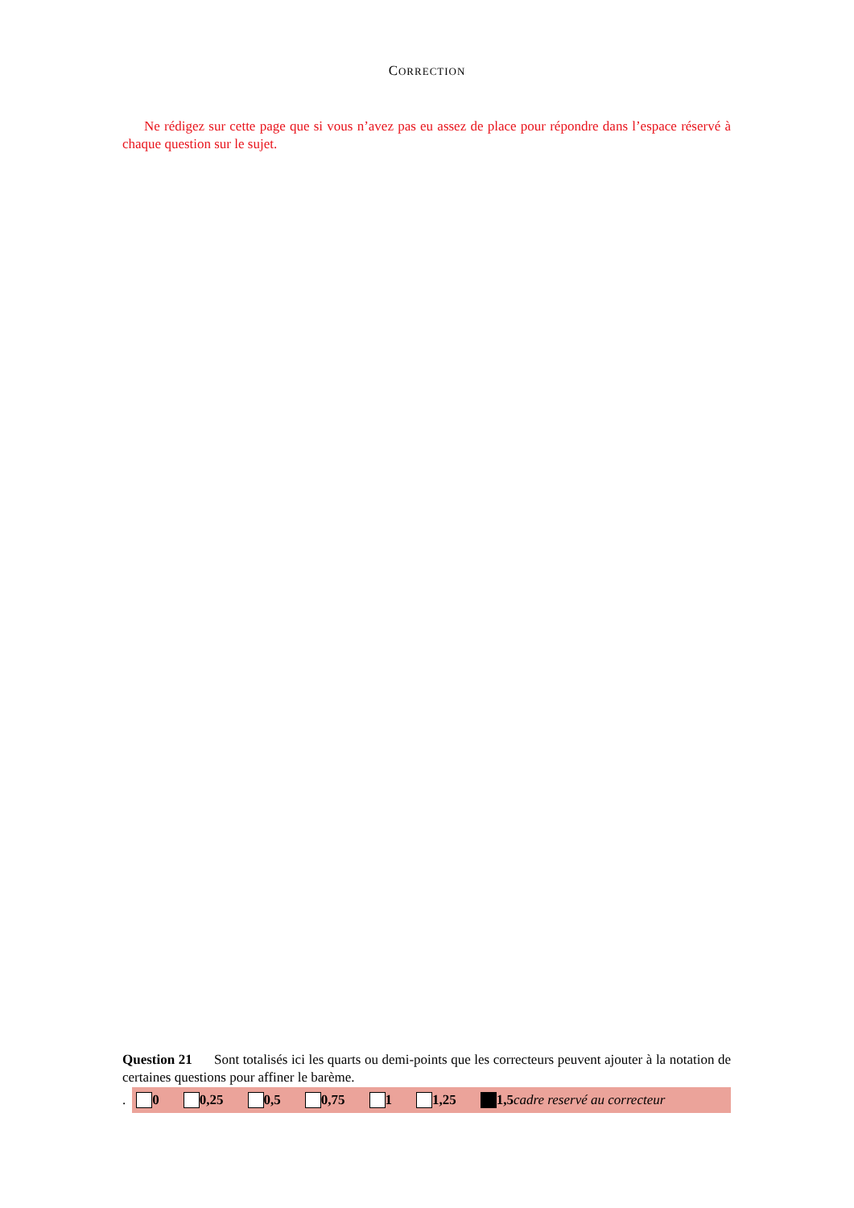CORRECTION
Ne rédigez sur cette page que si vous n’avez pas eu assez de place pour répondre dans l’espace réservé à chaque question sur le sujet.
Question 21 Sont totalisés ici les quarts ou demi-points que les correcteurs peuvent ajouter à la notation de certaines questions pour affiner le barème.
.
0 0,25 0,5 0,75 1 1,25 1,5 cadre reservé au correcteur